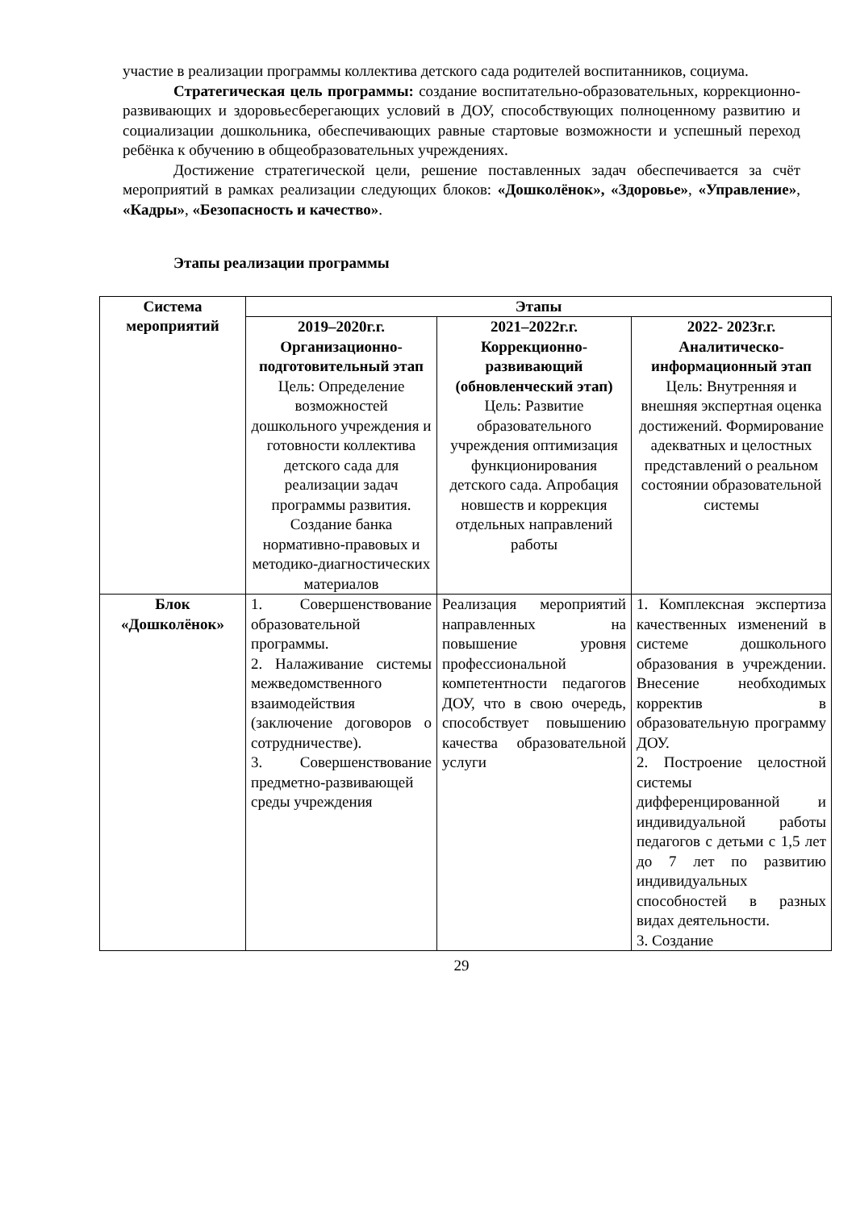участие в реализации программы коллектива детского сада родителей воспитанников, социума.
Стратегическая цель программы: создание воспитательно-образовательных, коррекционно-развивающих и здоровьесберегающих условий в ДОУ, способствующих полноценному развитию и социализации дошкольника, обеспечивающих равные стартовые возможности и успешный переход ребёнка к обучению в общеобразовательных учреждениях.
Достижение стратегической цели, решение поставленных задач обеспечивается за счёт мероприятий в рамках реализации следующих блоков: «Дошколёнок», «Здоровье», «Управление», «Кадры», «Безопасность и качество».
Этапы реализации программы
| Система мероприятий | Этапы | | |
| --- | --- | --- | --- |
| | 2019–2020г.г. Организационно-подготовительный этап Цель: Определение возможностей дошкольного учреждения и готовности коллектива детского сада для реализации задач программы развития. Создание банка нормативно-правовых и методико-диагностических материалов | 2021–2022г.г. Коррекционно-развивающий (обновленческий этап) Цель: Развитие образовательного учреждения оптимизация функционирования детского сада. Апробация новшеств и коррекция отдельных направлений работы | 2022- 2023г.г. Аналитическо-информационный этап Цель: Внутренняя и внешняя экспертная оценка достижений. Формирование адекватных и целостных представлений о реальном состоянии образовательной системы |
| Блок «Дошколёнок» | 1. Совершенствование образовательной программы. 2. Налаживание системы межведомственного взаимодействия (заключение договоров о сотрудничестве). 3. Совершенствование предметно-развивающей среды учреждения | Реализация мероприятий направленных на повышение уровня профессиональной компетентности педагогов ДОУ, что в свою очередь, способствует повышению качества образовательной услуги | 1. Комплексная экспертиза качественных изменений в системе дошкольного образования в учреждении. Внесение необходимых корректив в образовательную программу ДОУ. 2. Построение целостной системы дифференцированной и индивидуальной работы педагогов с детьми с 1,5 лет до 7 лет по развитию индивидуальных способностей в разных видах деятельности. 3. Создание |
29